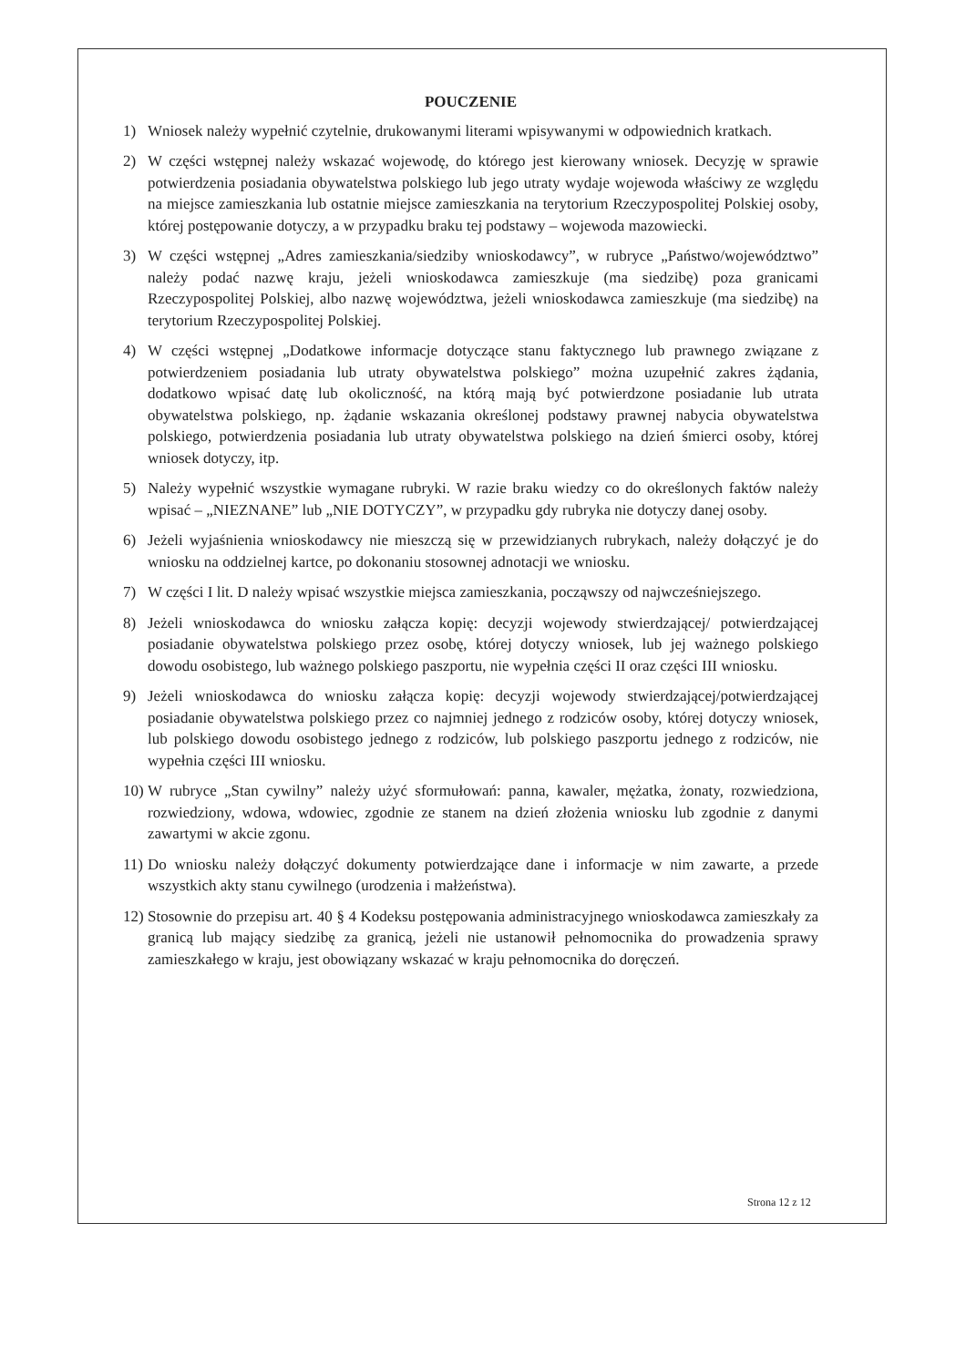POUCZENIE
1) Wniosek należy wypełnić czytelnie, drukowanymi literami wpisywanymi w odpowiednich kratkach.
2) W części wstępnej należy wskazać wojewodę, do którego jest kierowany wniosek. Decyzję w sprawie potwierdzenia posiadania obywatelstwa polskiego lub jego utraty wydaje wojewoda właściwy ze względu na miejsce zamieszkania lub ostatnie miejsce zamieszkania na terytorium Rzeczypospolitej Polskiej osoby, której postępowanie dotyczy, a w przypadku braku tej podstawy – wojewoda mazowiecki.
3) W części wstępnej „Adres zamieszkania/siedziby wnioskodawcy”, w rubryce „Państwo/województwo” należy podać nazwę kraju, jeżeli wnioskodawca zamieszkuje (ma siedzibę) poza granicami Rzeczypospolitej Polskiej, albo nazwę województwa, jeżeli wnioskodawca zamieszkuje (ma siedzibę) na terytorium Rzeczypospolitej Polskiej.
4) W części wstępnej „Dodatkowe informacje dotyczące stanu faktycznego lub prawnego związane z potwierdzeniem posiadania lub utraty obywatelstwa polskiego” można uzupełnić zakres żądania, dodatkowo wpisać datę lub okoliczność, na którą mają być potwierdzone posiadanie lub utrata obywatelstwa polskiego, np. żądanie wskazania określonej podstawy prawnej nabycia obywatelstwa polskiego, potwierdzenia posiadania lub utraty obywatelstwa polskiego na dzień śmierci osoby, której wniosek dotyczy, itp.
5) Należy wypełnić wszystkie wymagane rubryki. W razie braku wiedzy co do określonych faktów należy wpisać – „NIEZNANE” lub „NIE DOTYCZY”, w przypadku gdy rubryka nie dotyczy danej osoby.
6) Jeżeli wyjaśnienia wnioskodawcy nie mieszczą się w przewidzianych rubrykach, należy dołączyć je do wniosku na oddzielnej kartce, po dokonaniu stosownej adnotacji we wniosku.
7) W części I lit. D należy wpisać wszystkie miejsca zamieszkania, począwszy od najwcześniejszego.
8) Jeżeli wnioskodawca do wniosku załącza kopię: decyzji wojewody stwierdzającej/ potwierdzającej posiadanie obywatelstwa polskiego przez osobę, której dotyczy wniosek, lub jej ważnego polskiego dowodu osobistego, lub ważnego polskiego paszportu, nie wypełnia części II oraz części III wniosku.
9) Jeżeli wnioskodawca do wniosku załącza kopię: decyzji wojewody stwierdzającej/potwierdzającej posiadanie obywatelstwa polskiego przez co najmniej jednego z rodziców osoby, której dotyczy wniosek, lub polskiego dowodu osobistego jednego z rodziców, lub polskiego paszportu jednego z rodziców, nie wypełnia części III wniosku.
10) W rubryce „Stan cywilny” należy użyć sformułowań: panna, kawaler, mężatka, żonaty, rozwiedziona, rozwiedziony, wdowa, wdowiec, zgodnie ze stanem na dzień złożenia wniosku lub zgodnie z danymi zawartymi w akcie zgonu.
11) Do wniosku należy dołączyć dokumenty potwierdzające dane i informacje w nim zawarte, a przede wszystkich akty stanu cywilnego (urodzenia i małżeństwa).
12) Stosownie do przepisu art. 40 § 4 Kodeksu postępowania administracyjnego wnioskodawca zamieszkały za granicą lub mający siedzibę za granicą, jeżeli nie ustanowił pełnomocnika do prowadzenia sprawy zamieszkałego w kraju, jest obowiązany wskazać w kraju pełnomocnika do doręczeń.
Strona 12 z 12